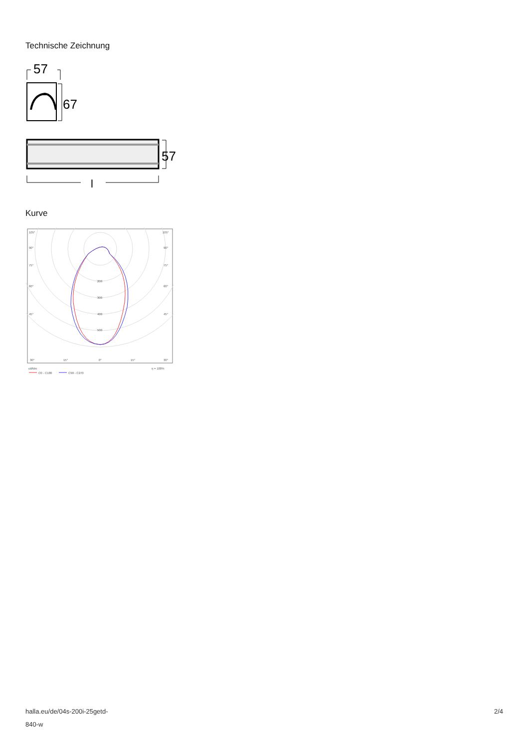Technische Zeichnung
57
67
57
l
Kurve
105°
105°
90°
90°
75°
75°
60°
60°
45°
45°
200
300
400
500
30°
15°
0°
15°
30°
cd/klm
η = 100%
C0 - C180
C90 - C270
halla.eu/de/04s-200i-25getd-
840-w
2/4